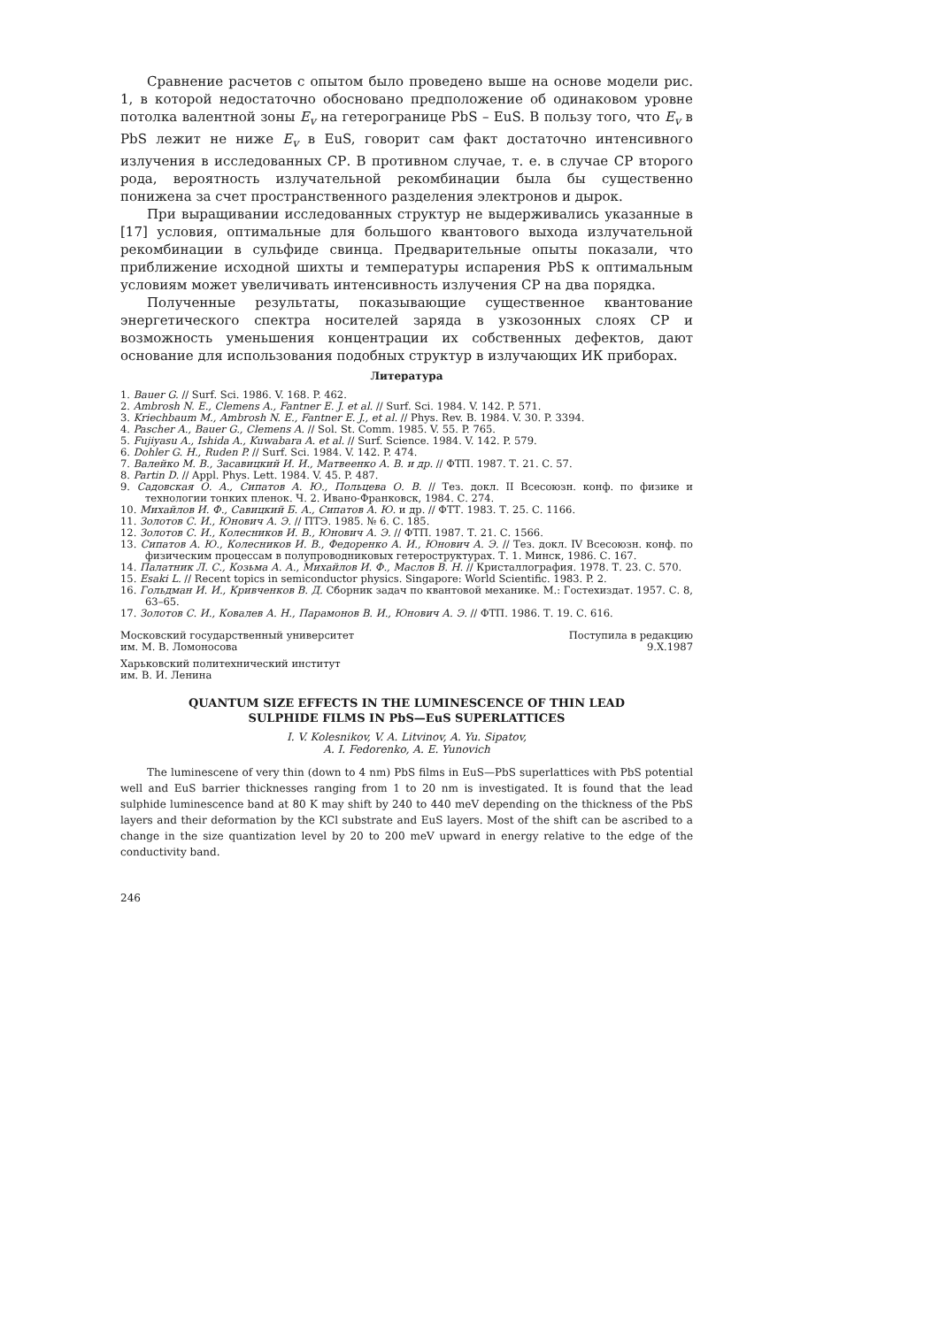Сравнение расчетов с опытом было проведено выше на основе модели рис. 1, в которой недостаточно обосновано предположение об одинаковом уровне потолка валентной зоны E<sub>v</sub> на гетерогранице PbS – EuS. В пользу того, что E<sub>v</sub> в PbS лежит не ниже E<sub>v</sub> в EuS, говорит сам факт достаточно интенсивного излучения в исследованных СР. В противном случае, т. е. в случае СР второго рода, вероятность излучательной рекомбинации была бы существенно понижена за счет пространственного разделения электронов и дырок.
При выращивании исследованных структур не выдерживались указанные в [17] условия, оптимальные для большого квантового выхода излучательной рекомбинации в сульфиде свинца. Предварительные опыты показали, что приближение исходной шихты и температуры испарения PbS к оптимальным условиям может увеличивать интенсивность излучения СР на два порядка.
Полученные результаты, показывающие существенное квантование энергетического спектра носителей заряда в узкозонных слоях СР и возможность уменьшения концентрации их собственных дефектов, дают основание для использования подобных структур в излучающих ИК приборах.
Литература
1. Bauer G. // Surf. Sci. 1986. V. 168. P. 462.
2. Ambrosh N. E., Clemens A., Fantner E. J. et al. // Surf. Sci. 1984. V. 142. P. 571.
3. Kriechbaum M., Ambrosh N. E., Fantner E. J., et al. // Phys. Rev. B. 1984. V. 30. P. 3394.
4. Pascher A., Bauer G., Clemens A. // Sol. St. Comm. 1985. V. 55. P. 765.
5. Fujiyasu A., Ishida A., Kuwabara A. et al. // Surf. Science. 1984. V. 142. P. 579.
6. Dohler G. H., Ruden P. // Surf. Sci. 1984. V. 142. P. 474.
7. Валейко М. В., Засавицкий И. И., Матвеенко А. В. и др. // ФТП. 1987. Т. 21. С. 57.
8. Partin D. // Appl. Phys. Lett. 1984. V. 45. P. 487.
9. Садовская О. А., Сипатов А. Ю., Польцева О. В. // Тез. докл. II Всесоюзн. конф. по физике и технологии тонких пленок. Ч. 2. Ивано-Франковск, 1984. С. 274.
10. Михайлов И. Ф., Савицкий Б. А., Сипатов А. Ю. и др. // ФТТ. 1983. Т. 25. С. 1166.
11. Золотов С. И., Юнович А. Э. // ПТЭ. 1985. № 6. С. 185.
12. Золотов С. И., Колесников И. В., Юнович А. Э. // ФТП. 1987. Т. 21. С. 1566.
13. Сипатов А. Ю., Колесников И. В., Федоренко А. И., Юнович А. Э. // Тез. докл. IV Всесоюзн. конф. по физическим процессам в полупроводниковых гетероструктурах. Т. 1. Минск, 1986. С. 167.
14. Палатник Л. С., Козьма А. А., Михайлов И. Ф., Маслов В. Н. // Кристаллография. 1978. Т. 23. С. 570.
15. Esaki L. // Recent topics in semiconductor physics. Singapore: World Scientific. 1983. P. 2.
16. Гольдман И. И., Кривченков В. Д. Сборник задач по квантовой механике. М.: Гостехиздат. 1957. С. 8, 63–65.
17. Золотов С. И., Ковалев А. Н., Парамонов В. И., Юнович А. Э. // ФТП. 1986. Т. 19. С. 616.
Московский государственный университет
им. М. В. Ломоносова
Поступила в редакцию
9.X.1987
Харьковский политехнический институт
им. В. И. Ленина
QUANTUM SIZE EFFECTS IN THE LUMINESCENCE OF THIN LEAD
SULPHIDE FILMS IN PbS—EuS SUPERLATTICES
I. V. Kolesnikov, V. A. Litvinov, A. Yu. Sipatov,
A. I. Fedorenko, A. E. Yunovich
The luminescene of very thin (down to 4 nm) PbS films in EuS—PbS superlattices with PbS potential well and EuS barrier thicknesses ranging from 1 to 20 nm is investigated. It is found that the lead sulphide luminescence band at 80 K may shift by 240 to 440 meV depending on the thickness of the PbS layers and their deformation by the KCl substrate and EuS layers. Most of the shift can be ascribed to a change in the size quantization level by 20 to 200 meV upward in energy relative to the edge of the conductivity band.
246